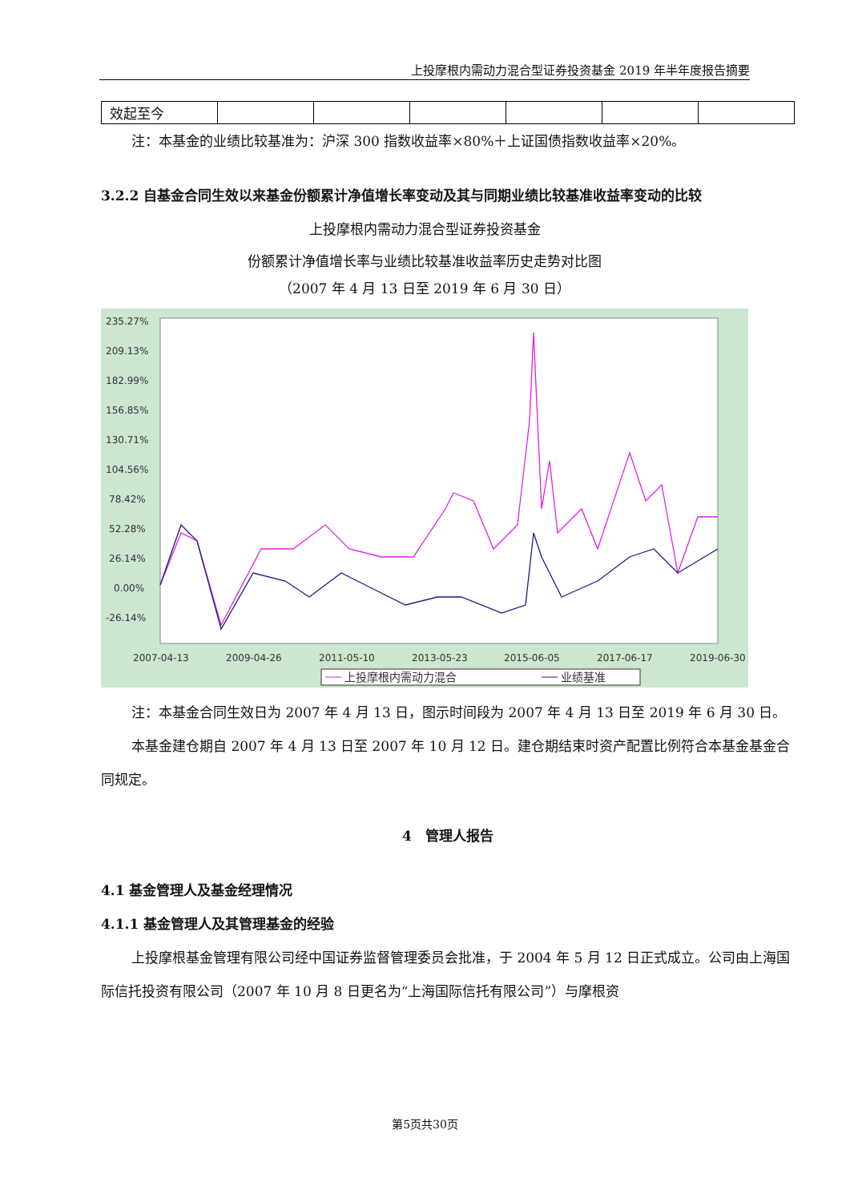上投摩根内需动力混合型证券投资基金 2019 年半年度报告摘要
| 效起至今 | | | | | | |
注：本基金的业绩比较基准为：沪深 300 指数收益率×80%＋上证国债指数收益率×20%。
3.2.2 自基金合同生效以来基金份额累计净值增长率变动及其与同期业绩比较基准收益率变动的比较
上投摩根内需动力混合型证券投资基金
份额累计净值增长率与业绩比较基准收益率历史走势对比图
（2007 年 4 月 13 日至 2019 年 6 月 30 日）
235.27%
209.13%
182.99%
156.85%
130.71%
104.56%
78.42%
52.28%
26.14%
0.00%
-26.14%
2007-04-13
2009-04-26
2011-05-10
2013-05-23
2015-06-05
2017-06-17
2019-06-30
上投摩根内需动力混合
业绩基准
注：本基金合同生效日为 2007 年 4 月 13 日，图示时间段为 2007 年 4 月 13 日至 2019 年 6 月 30 日。
本基金建仓期自 2007 年 4 月 13 日至 2007 年 10 月 12 日。建仓期结束时资产配置比例符合本基金基金合同规定。
4　管理人报告
4.1 基金管理人及基金经理情况
4.1.1 基金管理人及其管理基金的经验
上投摩根基金管理有限公司经中国证券监督管理委员会批准，于 2004 年 5 月 12 日正式成立。公司由上海国际信托投资有限公司（2007 年 10 月 8 日更名为“上海国际信托有限公司”）与摩根资
第5页共30页